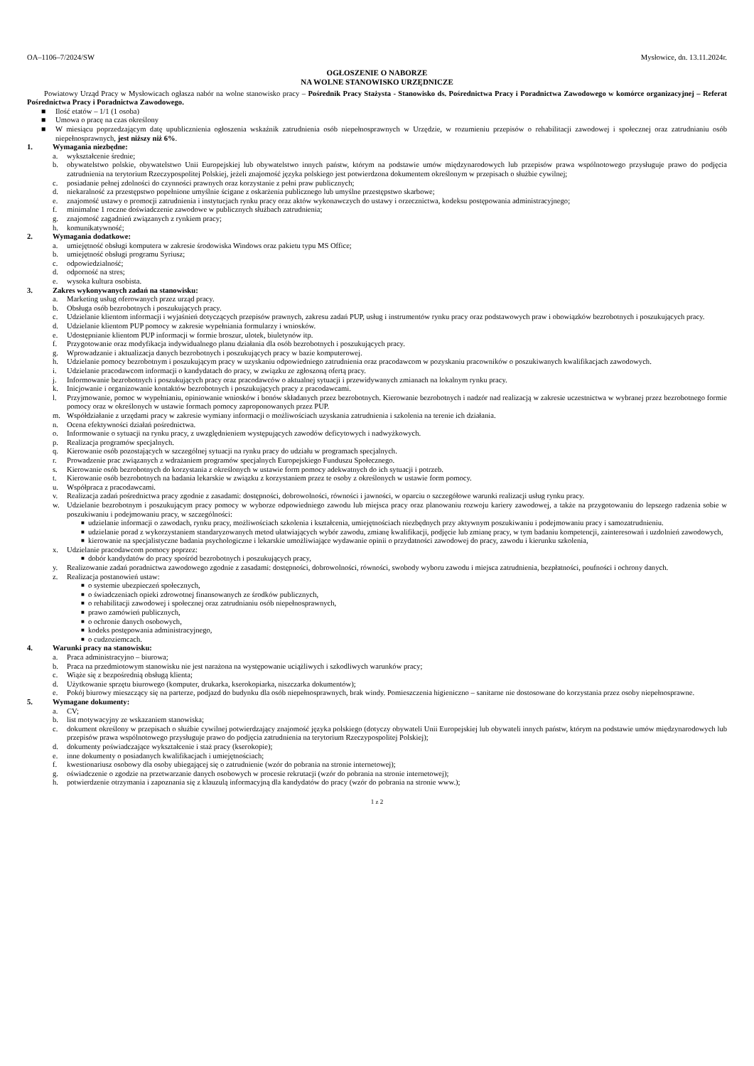OA–1106–7/2024/SW Mysłowice, dn. 13.11.2024r.
OGŁOSZENIE O NABORZE
NA WOLNE STANOWISKO URZĘDNICZE
Powiatowy Urząd Pracy w Mysłowicach ogłasza nabór na wolne stanowisko pracy – Pośrednik Pracy Stażysta - Stanowisko ds. Pośrednictwa Pracy i Poradnictwa Zawodowego w komórce organizacyjnej – Referat Pośrednictwa Pracy i Poradnictwa Zawodowego.
■ Ilość etatów – 1/1 (1 osoba)
■ Umowa o pracę na czas określony
■ W miesiącu poprzedzającym datę upublicznienia ogłoszenia wskaźnik zatrudnienia osób niepełnosprawnych w Urzędzie, w rozumieniu przepisów o rehabilitacji zawodowej i społecznej oraz zatrudnianiu osób niepełnosprawnych, jest niższy niż 6%.
1. Wymagania niezbędne:
a. wykształcenie średnie;
b. obywatelstwo polskie, obywatelstwo Unii Europejskiej lub obywatelstwo innych państw, którym na podstawie umów międzynarodowych lub przepisów prawa wspólnotowego przysługuje prawo do podjęcia zatrudnienia na terytorium Rzeczypospolitej Polskiej, jeżeli znajomość języka polskiego jest potwierdzona dokumentem określonym w przepisach o służbie cywilnej;
c. posiadanie pełnej zdolności do czynności prawnych oraz korzystanie z pełni praw publicznych;
d. niekaralność za przestępstwo popełnione umyślnie ścigane z oskarżenia publicznego lub umyślne przestępstwo skarbowe;
e. znajomość ustawy o promocji zatrudnienia i instytucjach rynku pracy oraz aktów wykonawczych do ustawy i orzecznictwa, kodeksu postępowania administracyjnego;
f. minimalne 1 roczne doświadczenie zawodowe w publicznych służbach zatrudnienia;
g. znajomość zagadnień związanych z rynkiem pracy;
h. komunikatywność;
2. Wymagania dodatkowe:
a. umiejętność obsługi komputera w zakresie środowiska Windows oraz pakietu typu MS Office;
b. umiejętność obsługi programu Syriusz;
c. odpowiedzialność;
d. odporność na stres;
e. wysoka kultura osobista.
3. Zakres wykonywanych zadań na stanowisku:
a. Marketing usług oferowanych przez urząd pracy.
b. Obsługa osób bezrobotnych i poszukujących pracy.
c. Udzielanie klientom informacji i wyjaśnień dotyczących przepisów prawnych, zakresu zadań PUP, usług i instrumentów rynku pracy oraz podstawowych praw i obowiązków bezrobotnych i poszukujących pracy.
d. Udzielanie klientom PUP pomocy w zakresie wypełniania formularzy i wniosków.
e. Udostępnianie klientom PUP informacji w formie broszur, ulotek, biuletynów itp.
f. Przygotowanie oraz modyfikacja indywidualnego planu działania dla osób bezrobotnych i poszukujących pracy.
g. Wprowadzanie i aktualizacja danych bezrobotnych i poszukujących pracy w bazie komputerowej.
h. Udzielanie pomocy bezrobotnym i poszukującym pracy w uzyskaniu odpowiedniego zatrudnienia oraz pracodawcom w pozyskaniu pracowników o poszukiwanych kwalifikacjach zawodowych.
i. Udzielanie pracodawcom informacji o kandydatach do pracy, w związku ze zgłoszoną ofertą pracy.
j. Informowanie bezrobotnych i poszukujących pracy oraz pracodawców o aktualnej sytuacji i przewidywanych zmianach na lokalnym rynku pracy.
k. Inicjowanie i organizowanie kontaktów bezrobotnych i poszukujących pracy z pracodawcami.
l. Przyjmowanie, pomoc w wypełnianiu, opiniowanie wniosków i bonów składanych przez bezrobotnych. Kierowanie bezrobotnych i nadzór nad realizacją w zakresie uczestnictwa w wybranej przez bezrobotnego formie pomocy oraz w określonych w ustawie formach pomocy zaproponowanych przez PUP.
m. Współdziałanie z urzędami pracy w zakresie wymiany informacji o możliwościach uzyskania zatrudnienia i szkolenia na terenie ich działania.
n. Ocena efektywności działań pośrednictwa.
o. Informowanie o sytuacji na rynku pracy, z uwzględnieniem występujących zawodów deficytowych i nadwyżkowych.
p. Realizacja programów specjalnych.
q. Kierowanie osób pozostających w szczególnej sytuacji na rynku pracy do udziału w programach specjalnych.
r. Prowadzenie prac związanych z wdrażaniem programów specjalnych Europejskiego Funduszu Społecznego.
s. Kierowanie osób bezrobotnych do korzystania z określonych w ustawie form pomocy adekwatnych do ich sytuacji i potrzeb.
t. Kierowanie osób bezrobotnych na badania lekarskie w związku z korzystaniem przez te osoby z określonych w ustawie form pomocy.
u. Współpraca z pracodawcami.
v. Realizacja zadań pośrednictwa pracy zgodnie z zasadami: dostępności, dobrowolności, równości i jawności, w oparciu o szczegółowe warunki realizacji usług rynku pracy.
w. Udzielanie bezrobotnym i poszukującym pracy pomocy w wyborze odpowiedniego zawodu lub miejsca pracy oraz planowaniu rozwoju kariery zawodowej, a także na przygotowaniu do lepszego radzenia sobie w poszukiwaniu i podejmowaniu pracy, w szczególności:
■ udzielanie informacji o zawodach, rynku pracy, możliwościach szkolenia i kształcenia, umiejętnościach niezbędnych przy aktywnym poszukiwaniu i podejmowaniu pracy i samozatrudnieniu.
■ udzielanie porad z wykorzystaniem standaryzowanych metod ułatwiających wybór zawodu, zmianę kwalifikacji, podjęcie lub zmianę pracy, w tym badaniu kompetencji, zainteresowań i uzdolnień zawodowych,
■ kierowanie na specjalistyczne badania psychologiczne i lekarskie umożliwiające wydawanie opinii o przydatności zawodowej do pracy, zawodu i kierunku szkolenia,
x. Udzielanie pracodawcom pomocy poprzez:
■ dobór kandydatów do pracy spośród bezrobotnych i poszukujących pracy,
y. Realizowanie zadań poradnictwa zawodowego zgodnie z zasadami: dostępności, dobrowolności, równości, swobody wyboru zawodu i miejsca zatrudnienia, bezpłatności, poufności i ochrony danych.
z. Realizacja postanowień ustaw:
■ o systemie ubezpieczeń społecznych,
■ o świadczeniach opieki zdrowotnej finansowanych ze środków publicznych,
■ o rehabilitacji zawodowej i społecznej oraz zatrudnianiu osób niepełnosprawnych,
■ prawo zamówień publicznych,
■ o ochronie danych osobowych,
■ kodeks postępowania administracyjnego,
■ o cudzoziemcach.
4. Warunki pracy na stanowisku:
a. Praca administracyjno – biurowa;
b. Praca na przedmiotowym stanowisku nie jest narażona na występowanie uciążliwych i szkodliwych warunków pracy;
c. Wiąże się z bezpośrednią obsługą klienta;
d. Użytkowanie sprzętu biurowego (komputer, drukarka, kserokopiarka, niszczarka dokumentów);
e. Pokój biurowy mieszczący się na parterze, podjazd do budynku dla osób niepełnosprawnych, brak windy. Pomieszczenia higieniczno – sanitarne nie dostosowane do korzystania przez osoby niepełnosprawne.
5. Wymagane dokumenty:
a. CV;
b. list motywacyjny ze wskazaniem stanowiska;
c. dokument określony w przepisach o służbie cywilnej potwierdzający znajomość języka polskiego (dotyczy obywateli Unii Europejskiej lub obywateli innych państw, którym na podstawie umów międzynarodowych lub przepisów prawa wspólnotowego przysługuje prawo do podjęcia zatrudnienia na terytorium Rzeczypospolitej Polskiej);
d. dokumenty poświadczające wykształcenie i staż pracy (kserokopie);
e. inne dokumenty o posiadanych kwalifikacjach i umiejętnościach;
f. kwestionariusz osobowy dla osoby ubiegającej się o zatrudnienie (wzór do pobrania na stronie internetowej);
g. oświadczenie o zgodzie na przetwarzanie danych osobowych w procesie rekrutacji (wzór do pobrania na stronie internetowej);
h. potwierdzenie otrzymania i zapoznania się z klauzulą informacyjną dla kandydatów do pracy (wzór do pobrania na stronie www.);
1 z 2